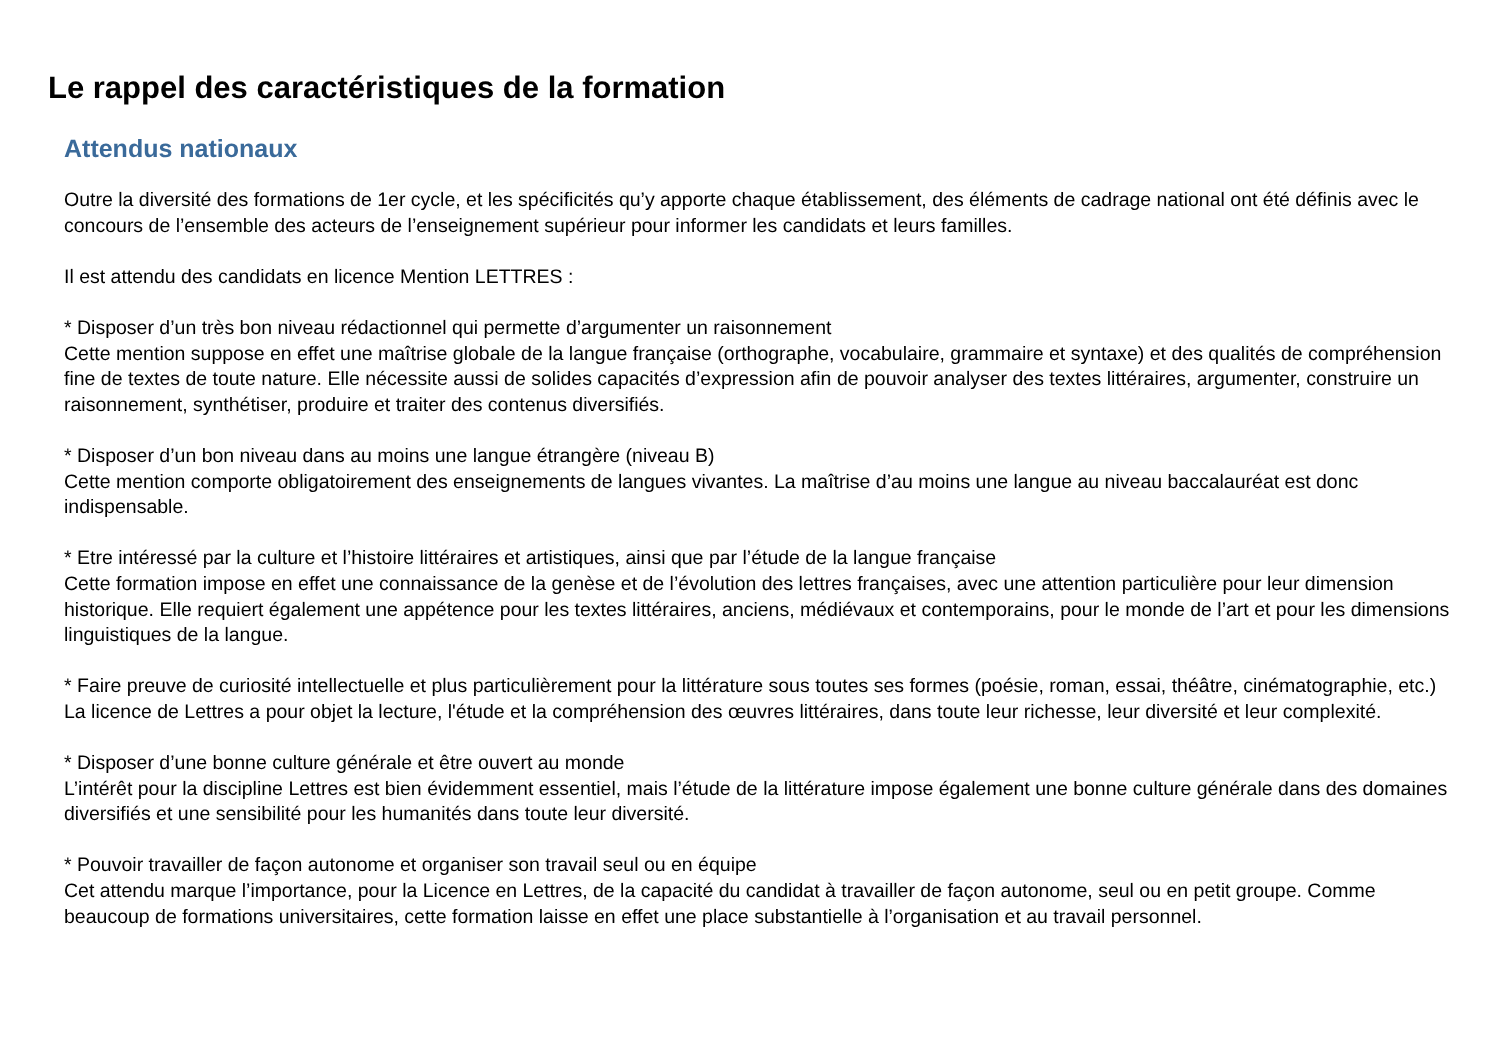Le rappel des caractéristiques de la formation
Attendus nationaux
Outre la diversité des formations de 1er cycle, et les spécificités qu’y apporte chaque établissement, des éléments de cadrage national ont été définis avec le concours de l’ensemble des acteurs de l’enseignement supérieur pour informer les candidats et leurs familles.
Il est attendu des candidats en licence Mention LETTRES :
* Disposer d’un très bon niveau rédactionnel qui permette d’argumenter un raisonnement
Cette mention suppose en effet une maîtrise globale de la langue française (orthographe, vocabulaire, grammaire et syntaxe) et des qualités de compréhension fine de textes de toute nature. Elle nécessite aussi de solides capacités d’expression afin de pouvoir analyser des textes littéraires, argumenter, construire un raisonnement, synthétiser, produire et traiter des contenus diversifiés.
* Disposer d’un bon niveau dans au moins une langue étrangère (niveau B)
Cette mention comporte obligatoirement des enseignements de langues vivantes. La maîtrise d’au moins une langue au niveau baccalauréat est donc indispensable.
* Etre intéressé par la culture et l’histoire littéraires et artistiques, ainsi que par l’étude de la langue française
Cette formation impose en effet une connaissance de la genèse et de l’évolution des lettres françaises, avec une attention particulière pour leur dimension historique. Elle requiert également une appétence pour les textes littéraires, anciens, médiévaux et contemporains, pour le monde de l’art et pour les dimensions linguistiques de la langue.
* Faire preuve de curiosité intellectuelle et plus particulièrement pour la littérature sous toutes ses formes (poésie, roman, essai, théâtre, cinématographie, etc.)
La licence de Lettres a pour objet la lecture, l'étude et la compréhension des œuvres littéraires, dans toute leur richesse, leur diversité et leur complexité.
* Disposer d’une bonne culture générale et être ouvert au monde
L’intérêt pour la discipline Lettres est bien évidemment essentiel, mais l’étude de la littérature impose également une bonne culture générale dans des domaines diversifiés et une sensibilité pour les humanités dans toute leur diversité.
* Pouvoir travailler de façon autonome et organiser son travail seul ou en équipe
Cet attendu marque l’importance, pour la Licence en Lettres, de la capacité du candidat à travailler de façon autonome, seul ou en petit groupe. Comme beaucoup de formations universitaires, cette formation laisse en effet une place substantielle à l’organisation et au travail personnel.